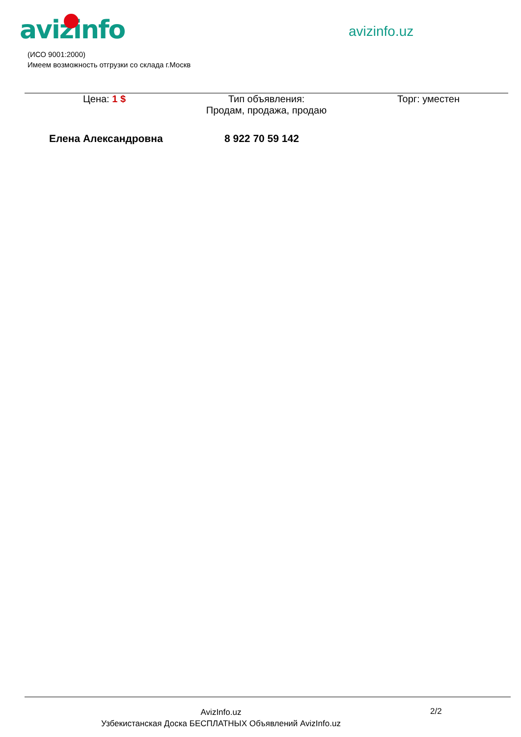avizinfo avizinfo.uz
(ИСО 9001:2000)
Имеем возможность отгрузки со склада г.Москв
| Цена: 1 $ | Тип объявления: Продам, продажа, продаю | Торг: уместен |
Елена Александровна 8 922 70 59 142
AvizInfo.uz
Узбекистанская Доска БЕСПЛАТНЫХ Объявлений AvizInfo.uz
2/2